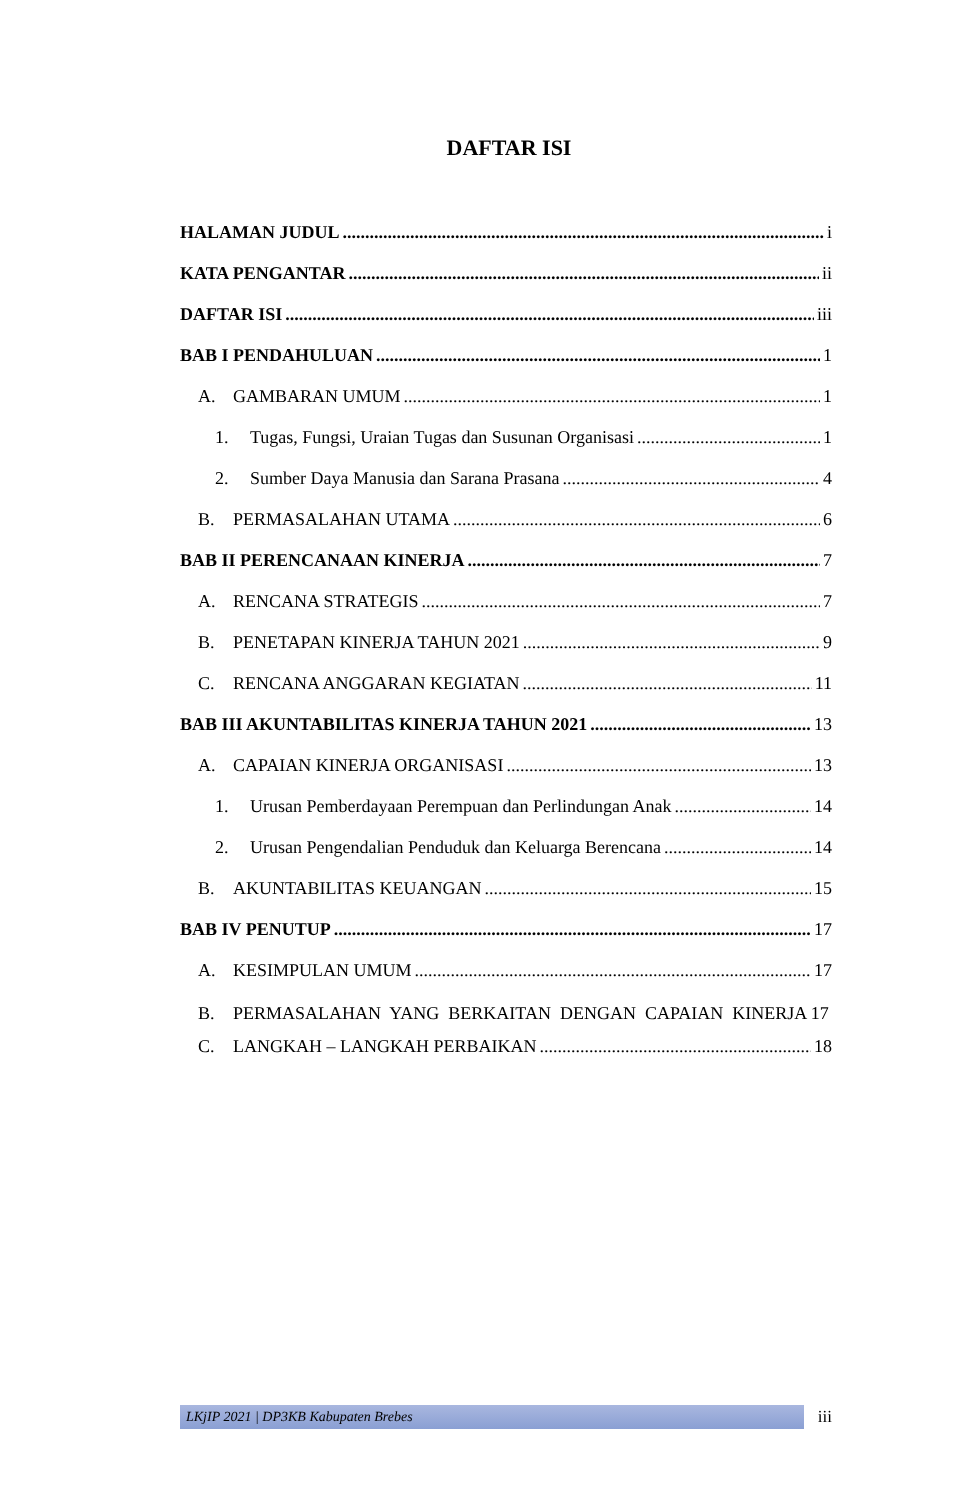DAFTAR ISI
HALAMAN JUDUL i
KATA PENGANTAR ii
DAFTAR ISI iii
BAB I PENDAHULUAN 1
A. GAMBARAN UMUM 1
1. Tugas, Fungsi, Uraian Tugas dan Susunan Organisasi 1
2. Sumber Daya Manusia dan Sarana Prasana 4
B. PERMASALAHAN UTAMA 6
BAB II PERENCANAAN KINERJA 7
A. RENCANA STRATEGIS 7
B. PENETAPAN KINERJA TAHUN 2021 9
C. RENCANA ANGGARAN KEGIATAN 11
BAB III AKUNTABILITAS KINERJA TAHUN 2021 13
A. CAPAIAN KINERJA ORGANISASI 13
1. Urusan Pemberdayaan Perempuan dan Perlindungan Anak 14
2. Urusan Pengendalian Penduduk dan Keluarga Berencana 14
B. AKUNTABILITAS KEUANGAN 15
BAB IV PENUTUP 17
A. KESIMPULAN UMUM 17
B. PERMASALAHAN YANG BERKAITAN DENGAN CAPAIAN KINERJA 17
C. LANGKAH – LANGKAH PERBAIKAN 18
LKjIP 2021 | DP3KB Kabupaten Brebes
iii